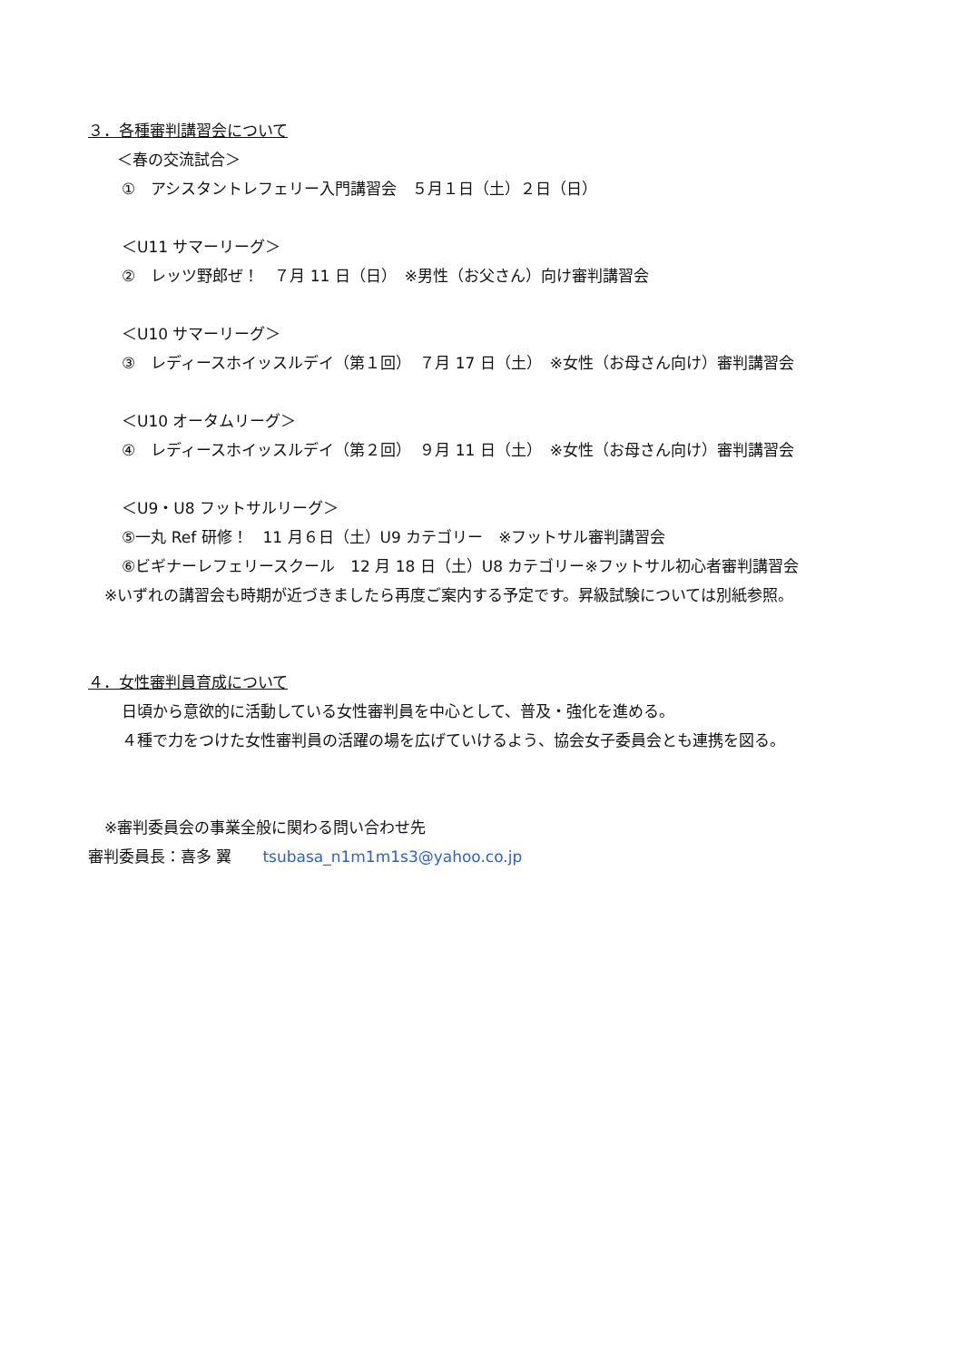３．各種審判講習会について
＜春の交流試合＞
①　アシスタントレフェリー入門講習会　５月１日（土）２日（日）
＜U11 サマーリーグ＞
②　レッツ野郎ぜ！　７月 11 日（日）　※男性（お父さん）向け審判講習会
＜U10 サマーリーグ＞
③　レディースホイッスルデイ（第１回）　７月 17 日（土）　※女性（お母さん向け）審判講習会
＜U10 オータムリーグ＞
④　レディースホイッスルデイ（第２回）　９月 11 日（土）　※女性（お母さん向け）審判講習会
＜U9・U8 フットサルリーグ＞
⑤一丸 Ref 研修！　11 月６日（土）U9 カテゴリー　※フットサル審判講習会
⑥ビギナーレフェリースクール　12 月 18 日（土）U8 カテゴリー※フットサル初心者審判講習会
※いずれの講習会も時期が近づきましたら再度ご案内する予定です。昇級試験については別紙参照。
４．女性審判員育成について
日頃から意欲的に活動している女性審判員を中心として、普及・強化を進める。
４種で力をつけた女性審判員の活躍の場を広げていけるよう、協会女子委員会とも連携を図る。
※審判委員会の事業全般に関わる問い合わせ先
審判委員長：喜多 翼　　tsubasa_n1m1m1s3@yahoo.co.jp